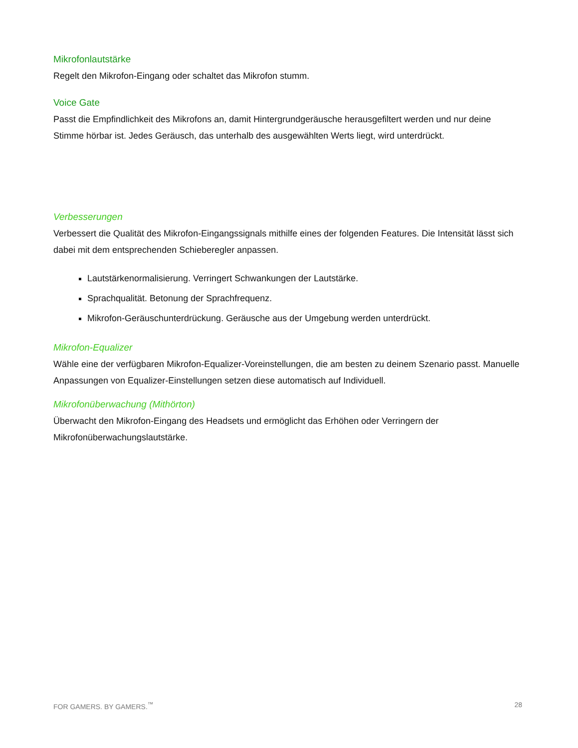Mikrofonlautstärke
Regelt den Mikrofon-Eingang oder schaltet das Mikrofon stumm.
Voice Gate
Passt die Empfindlichkeit des Mikrofons an, damit Hintergrundgeräusche herausgefiltert werden und nur deine Stimme hörbar ist. Jedes Geräusch, das unterhalb des ausgewählten Werts liegt, wird unterdrückt.
Verbesserungen
Verbessert die Qualität des Mikrofon-Eingangssignals mithilfe eines der folgenden Features. Die Intensität lässt sich dabei mit dem entsprechenden Schieberegler anpassen.
Lautstärkenormalisierung. Verringert Schwankungen der Lautstärke.
Sprachqualität. Betonung der Sprachfrequenz.
Mikrofon-Geräuschunterdrückung. Geräusche aus der Umgebung werden unterdrückt.
Mikrofon-Equalizer
Wähle eine der verfügbaren Mikrofon-Equalizer-Voreinstellungen, die am besten zu deinem Szenario passt. Manuelle Anpassungen von Equalizer-Einstellungen setzen diese automatisch auf Individuell.
Mikrofonüberwachung (Mithörton)
Überwacht den Mikrofon-Eingang des Headsets und ermöglicht das Erhöhen oder Verringern der Mikrofonüberwachungslautstärke.
FOR GAMERS. BY GAMERS.<sup>™</sup> 28